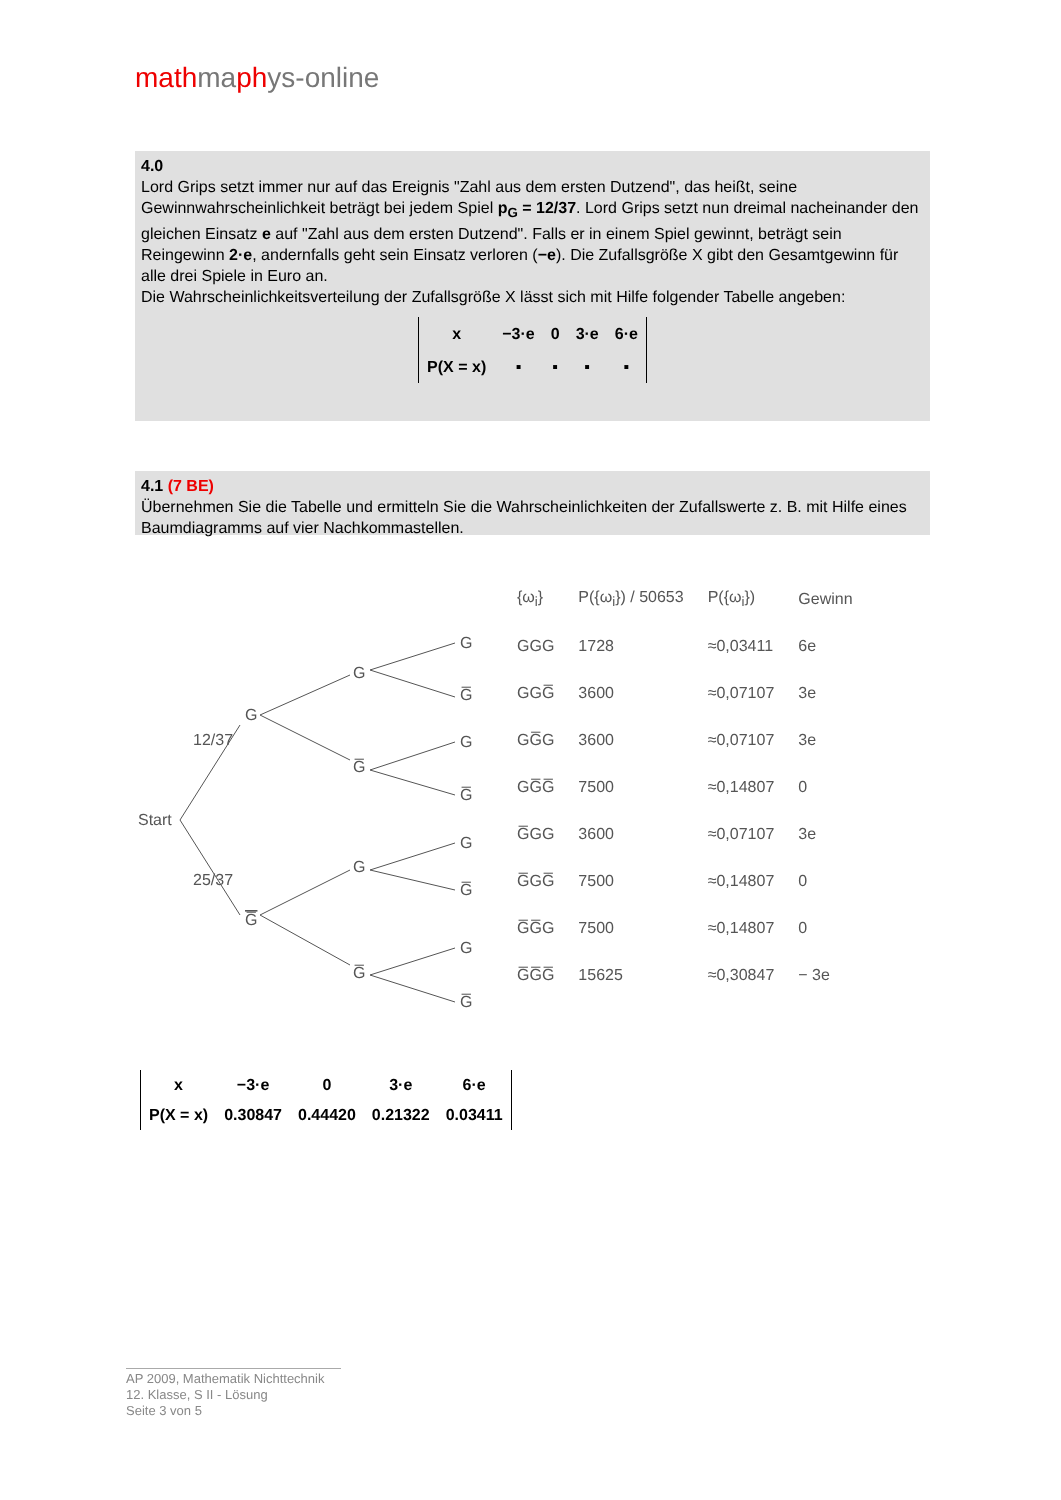mathmaphys-online
4.0
Lord Grips setzt immer nur auf das Ereignis "Zahl aus dem ersten Dutzend", das heißt, seine
Gewinnwahrscheinlichkeit beträgt bei jedem Spiel p<sub>G</sub> = 12/37. Lord Grips setzt nun dreimal nacheinander den gleichen Einsatz e auf "Zahl aus dem ersten Dutzend". Falls er in einem Spiel gewinnt, beträgt sein Reingewinn 2·e, andernfalls geht sein Einsatz verloren (−e). Die Zufallsgröße X gibt den Gesamtgewinn für alle drei Spiele in Euro an.
Die Wahrscheinlichkeitsverteilung der Zufallsgröße X lässt sich mit Hilfe folgender Tabelle angeben:
| x | −3·e | 0 | 3·e | 6·e |
| P(X = x) | ▪ | ▪ | ▪ | ▪ |
4.1 (7 BE)
Übernehmen Sie die Tabelle und ermitteln Sie die Wahrscheinlichkeiten der Zufallswerte z. B. mit Hilfe eines Baumdiagramms auf vier Nachkommastellen.
Start
G
G̅
12/37
25/37
G
G̅
G
G̅
G
G̅
G
G̅
G
G̅
G
G̅
| {ω<sub>i</sub>} | P({ω<sub>i</sub>}) / 50653 | P({ω<sub>i</sub>}) | Gewinn |
| --- | --- | --- | --- |
| GGG | 1728 | ≈0,03411 | 6e |
| GGG̅ | 3600 | ≈0,07107 | 3e |
| GG̅G | 3600 | ≈0,07107 | 3e |
| GG̅G̅ | 7500 | ≈0,14807 | 0 |
| G̅GG | 3600 | ≈0,07107 | 3e |
| G̅GG̅ | 7500 | ≈0,14807 | 0 |
| G̅G̅G | 7500 | ≈0,14807 | 0 |
| G̅G̅G̅ | 15625 | ≈0,30847 | − 3e |
| x | −3·e | 0 | 3·e | 6·e |
| P(X = x) | 0.30847 | 0.44420 | 0.21322 | 0.03411 |
AP 2009, Mathematik Nichttechnik
12. Klasse, S II - Lösung
Seite 3 von 5